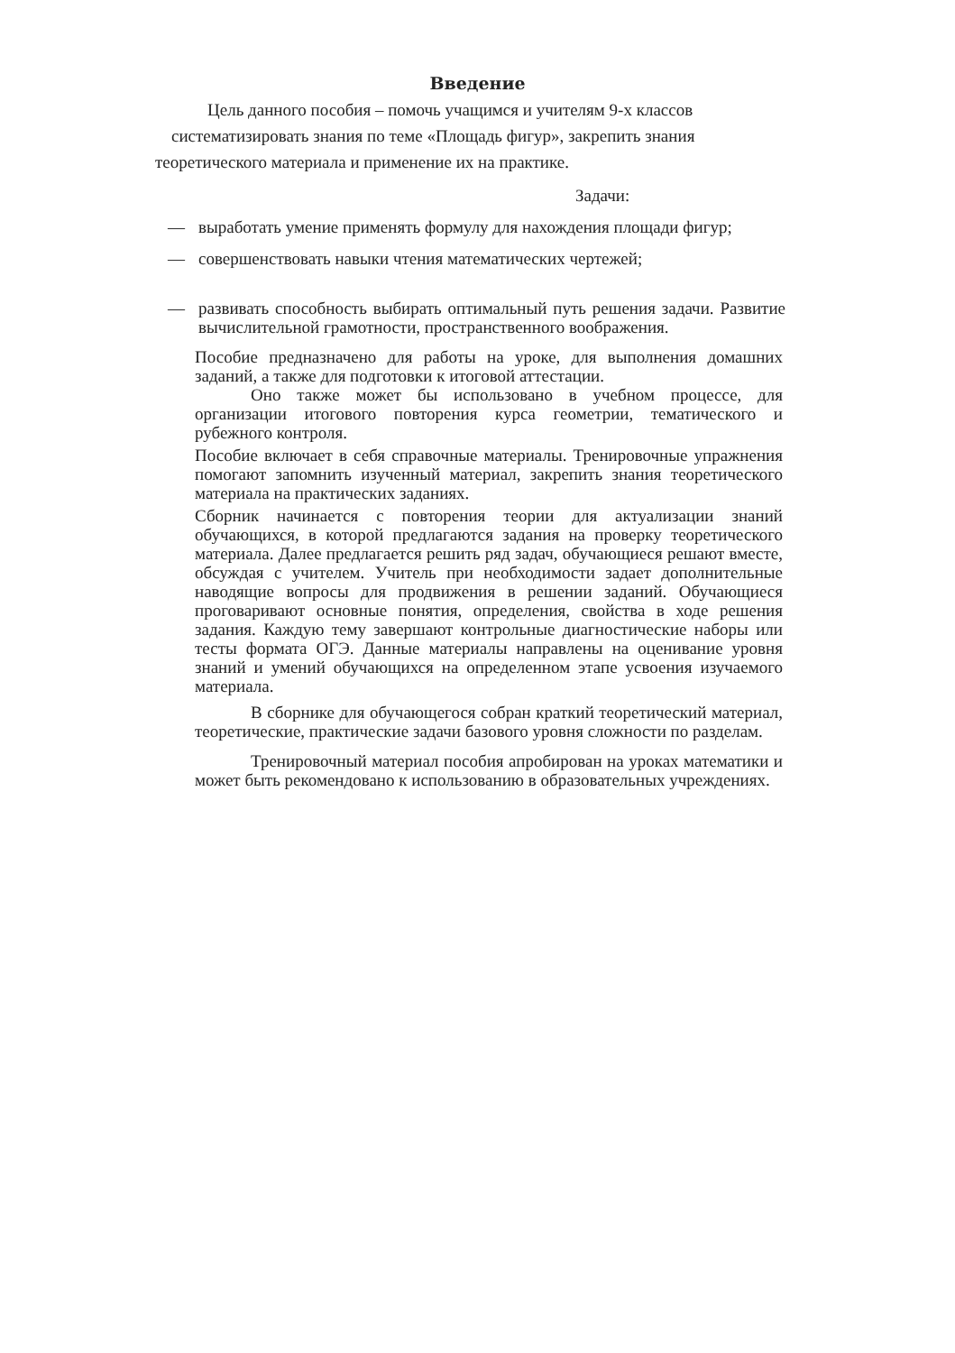Введение
Цель данного пособия – помочь учащимся и учителям 9-х классов
систематизировать знания по теме «Площадь фигур», закрепить знания
теоретического материала и применение их на практике.
Задачи:
— выработать умение применять формулу для нахождения площади фигур;
— совершенствовать навыки чтения математических чертежей;
— развивать способность выбирать оптимальный путь решения задачи. Развитие вычислительной грамотности, пространственного воображения.
Пособие предназначено для работы на уроке, для выполнения домашних заданий, а также для подготовки к итоговой аттестации.
Оно также может бы использовано в учебном процессе, для организации итогового повторения курса геометрии, тематического и рубежного контроля.
Пособие включает в себя справочные материалы. Тренировочные упражнения помогают запомнить изученный материал, закрепить знания теоретического материала на практических заданиях.
Сборник начинается с повторения теории для актуализации знаний обучающихся, в которой предлагаются задания на проверку теоретического материала. Далее предлагается решить ряд задач, обучающиеся решают вместе, обсуждая с учителем. Учитель при необходимости задает дополнительные наводящие вопросы для продвижения в решении заданий. Обучающиеся проговаривают основные понятия, определения, свойства в ходе решения задания. Каждую тему завершают контрольные диагностические наборы или тесты формата ОГЭ. Данные материалы направлены на оценивание уровня знаний и умений обучающихся на определенном этапе усвоения изучаемого материала.
В сборнике для обучающегося собран краткий теоретический материал, теоретические, практические задачи базового уровня сложности по разделам.
Тренировочный материал пособия апробирован на уроках математики и может быть рекомендовано к использованию в образовательных учреждениях.